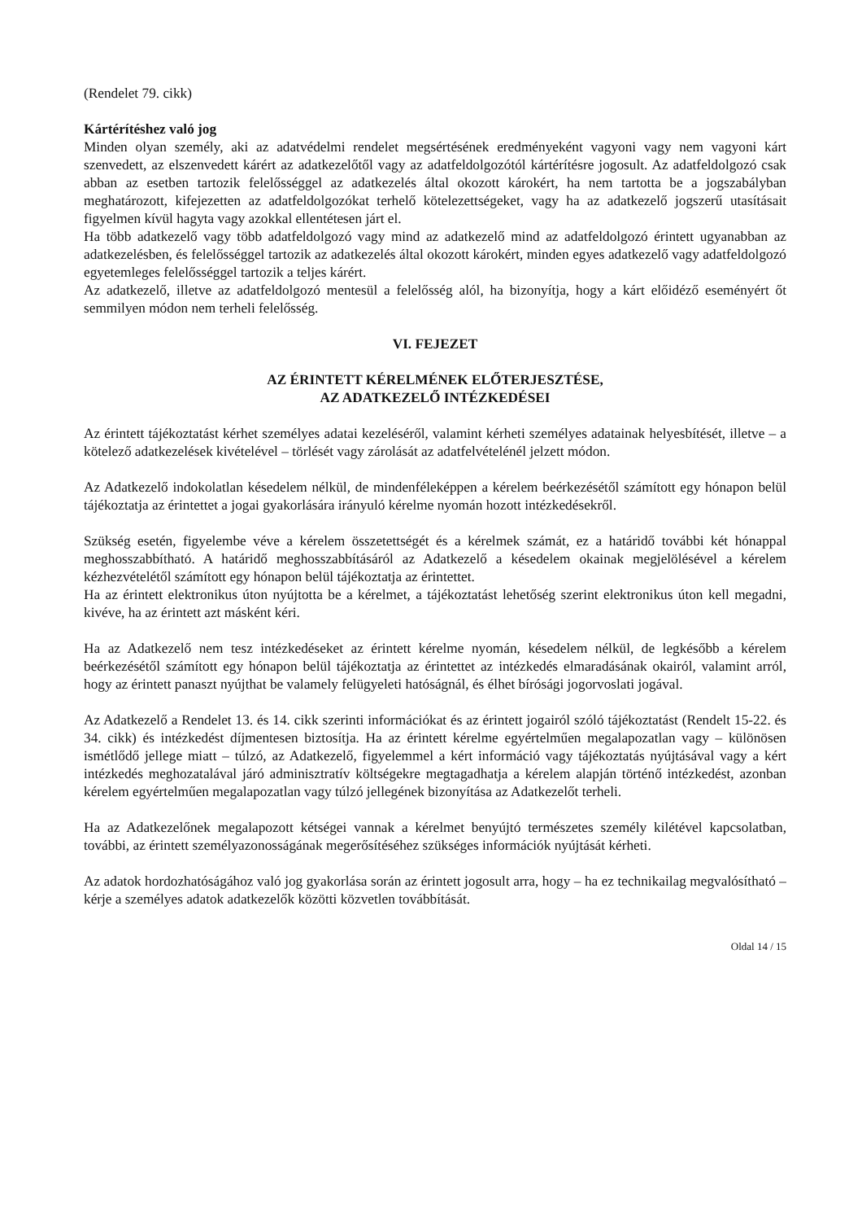(Rendelet 79. cikk)
Kártérítéshez való jog
Minden olyan személy, aki az adatvédelmi rendelet megsértésének eredményeként vagyoni vagy nem vagyoni kárt szenvedett, az elszenvedett kárért az adatkezelőtől vagy az adatfeldolgozótól kártérítésre jogosult. Az adatfeldolgozó csak abban az esetben tartozik felelősséggel az adatkezelés által okozott károkért, ha nem tartotta be a jogszabályban meghatározott, kifejezetten az adatfeldolgozókat terhelő kötelezettségeket, vagy ha az adatkezelő jogszerű utasításait figyelmen kívül hagyta vagy azokkal ellentétesen járt el.
Ha több adatkezelő vagy több adatfeldolgozó vagy mind az adatkezelő mind az adatfeldolgozó érintett ugyanabban az adatkezelésben, és felelősséggel tartozik az adatkezelés által okozott károkért, minden egyes adatkezelő vagy adatfeldolgozó egyetemleges felelősséggel tartozik a teljes kárért.
Az adatkezelő, illetve az adatfeldolgozó mentesül a felelősség alól, ha bizonyítja, hogy a kárt előidéző eseményért őt semmilyen módon nem terheli felelősség.
VI. FEJEZET
AZ ÉRINTETT KÉRELMÉNEK ELŐTERJESZTÉSE,
AZ ADATKEZELŐ INTÉZKEDÉSEI
Az érintett tájékoztatást kérhet személyes adatai kezeléséről, valamint kérheti személyes adatainak helyesbítését, illetve – a kötelező adatkezelések kivételével – törlését vagy zárolását az adatfelvételénél jelzett módon.
Az Adatkezelő indokolatlan késedelem nélkül, de mindenféleképpen a kérelem beérkezésétől számított egy hónapon belül tájékoztatja az érintettet a jogai gyakorlására irányuló kérelme nyomán hozott intézkedésekről.
Szükség esetén, figyelembe véve a kérelem összetettségét és a kérelmek számát, ez a határidő további két hónappal meghosszabbítható. A határidő meghosszabbításáról az Adatkezelő a késedelem okainak megjelölésével a kérelem kézhezvételétől számított egy hónapon belül tájékoztatja az érintettet.
Ha az érintett elektronikus úton nyújtotta be a kérelmet, a tájékoztatást lehetőség szerint elektronikus úton kell megadni, kivéve, ha az érintett azt másként kéri.
Ha az Adatkezelő nem tesz intézkedéseket az érintett kérelme nyomán, késedelem nélkül, de legkésőbb a kérelem beérkezésétől számított egy hónapon belül tájékoztatja az érintettet az intézkedés elmaradásának okairól, valamint arról, hogy az érintett panaszt nyújthat be valamely felügyeleti hatóságnál, és élhet bírósági jogorvoslati jogával.
Az Adatkezelő a Rendelet 13. és 14. cikk szerinti információkat és az érintett jogairól szóló tájékoztatást (Rendelt 15-22. és 34. cikk) és intézkedést díjmentesen biztosítja. Ha az érintett kérelme egyértelműen megalapozatlan vagy – különösen ismétlődő jellege miatt – túlzó, az Adatkezelő, figyelemmel a kért információ vagy tájékoztatás nyújtásával vagy a kért intézkedés meghozatalával járó adminisztratív költségekre megtagadhatja a kérelem alapján történő intézkedést, azonban kérelem egyértelműen megalapozatlan vagy túlzó jellegének bizonyítása az Adatkezelőt terheli.
Ha az Adatkezelőnek megalapozott kétségei vannak a kérelmet benyújtó természetes személy kilétével kapcsolatban, további, az érintett személyazonosságának megerősítéséhez szükséges információk nyújtását kérheti.
Az adatok hordozhatóságához való jog gyakorlása során az érintett jogosult arra, hogy – ha ez technikailag megvalósítható – kérje a személyes adatok adatkezelők közötti közvetlen továbbítását.
Oldal 14 / 15